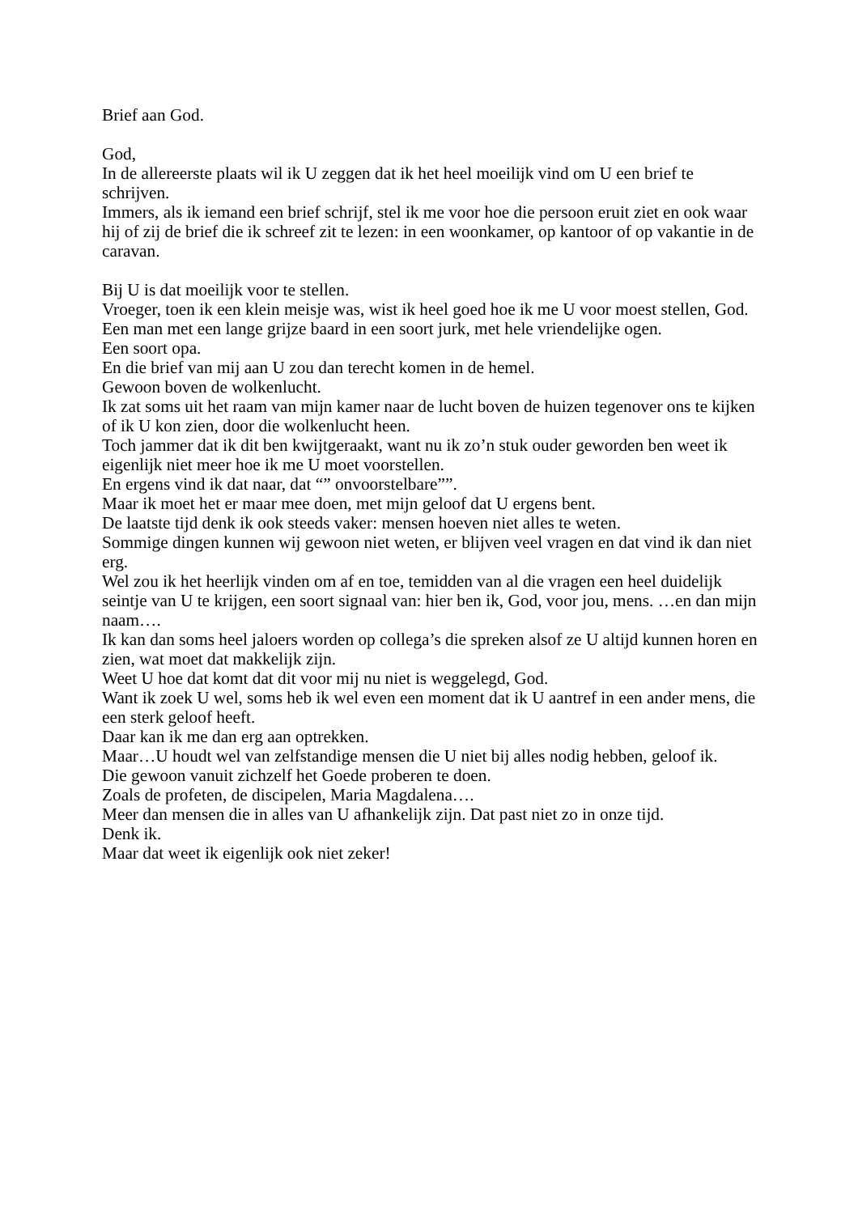Brief aan God.
God,
In de allereerste plaats wil ik U zeggen dat ik het heel moeilijk vind om U een brief te schrijven.
Immers, als ik iemand een brief schrijf, stel ik me voor hoe die persoon eruit ziet en ook waar hij of zij de brief die ik schreef zit te lezen: in een woonkamer, op kantoor of op vakantie in de caravan.
Bij U is dat moeilijk voor te stellen.
Vroeger, toen ik een klein meisje was, wist ik heel goed hoe ik me U voor moest stellen, God.
Een man met een lange grijze baard in een soort jurk, met hele vriendelijke ogen.
Een soort opa.
En die brief van mij aan U zou dan terecht komen in de hemel.
Gewoon boven de wolkenlucht.
Ik zat soms uit het raam van mijn kamer naar de lucht boven de huizen tegenover ons te kijken of ik U kon zien, door die wolkenlucht heen.
Toch jammer dat ik dit ben kwijtgeraakt, want nu ik zo’n stuk ouder geworden ben weet ik eigenlijk niet meer hoe ik me U moet voorstellen.
En ergens vind ik dat naar, dat “” onvoorstelbare””.
Maar ik moet het er maar mee doen, met mijn geloof dat U ergens bent.
De laatste tijd denk ik ook steeds vaker: mensen hoeven niet alles te weten.
Sommige dingen kunnen wij gewoon niet weten, er blijven veel vragen en dat vind ik dan niet erg.
Wel zou ik het heerlijk vinden om af en toe, temidden van al die vragen een heel duidelijk seintje van U te krijgen, een soort signaal van: hier ben ik, God, voor jou, mens. …en dan mijn naam….
Ik kan dan soms heel jaloers worden op collega’s die spreken alsof ze U altijd kunnen horen en zien, wat moet dat makkelijk zijn.
Weet U hoe dat komt dat dit voor mij nu niet is weggelegd, God.
Want ik zoek U wel, soms heb ik wel even een moment dat ik U aantref in een ander mens, die een sterk geloof heeft.
Daar kan ik me dan erg aan optrekken.
Maar…U houdt wel van zelfstandige mensen die U niet bij alles nodig hebben, geloof ik.
Die gewoon vanuit zichzelf het Goede proberen te doen.
Zoals de profeten, de discipelen, Maria Magdalena….
Meer dan mensen die in alles van U afhankelijk zijn. Dat past niet zo in onze tijd.
Denk ik.
Maar dat weet ik eigenlijk ook niet zeker!